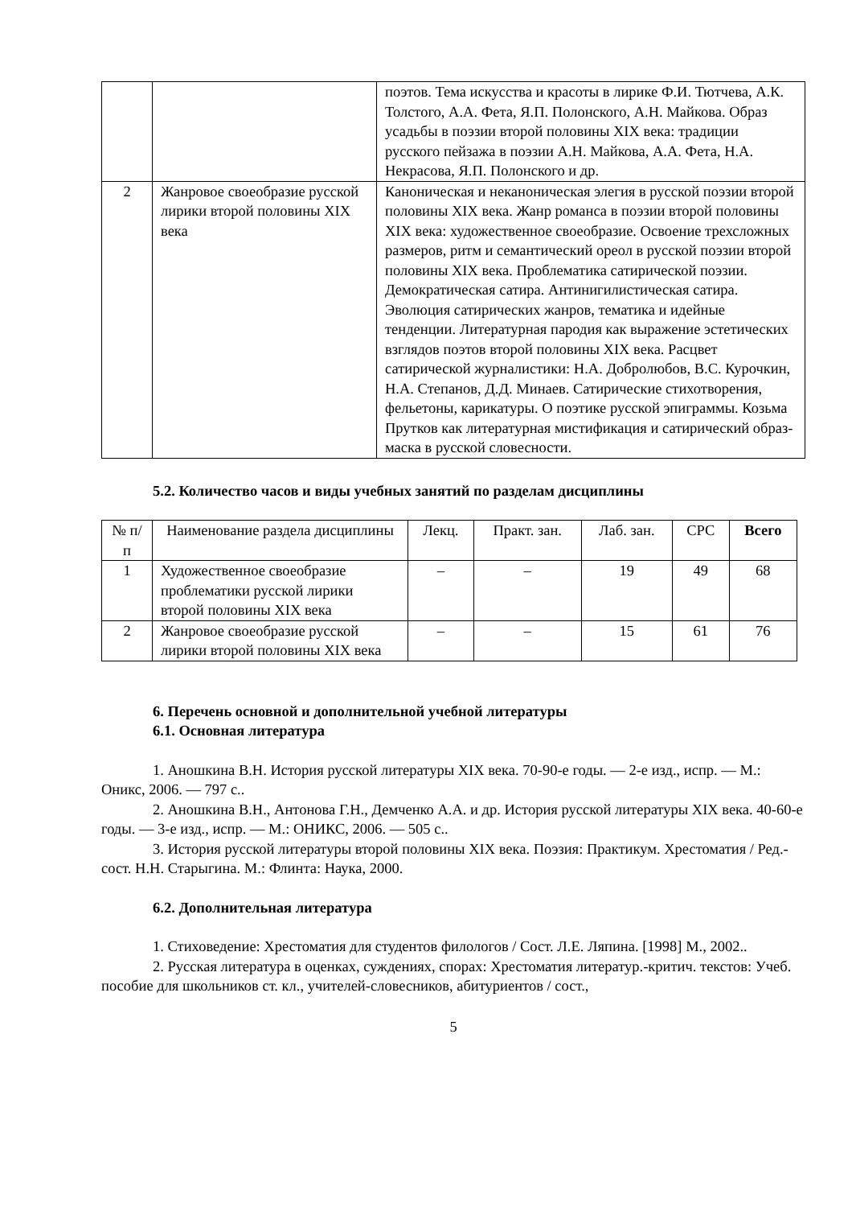| | | поэтов. Тема искусства и красоты в лирике Ф.И. Тютчева, А.К. Толстого, А.А. Фета, Я.П. Полонского, А.Н. Майкова. Образ усадьбы в поэзии второй половины XIX века: традиции русского пейзажа в поэзии А.Н. Майкова, А.А. Фета, Н.А. Некрасова, Я.П. Полонского и др. |
| 2 | Жанровое своеобразие русской лирики второй половины XIX века | Каноническая и неканоническая элегия в русской поэзии второй половины XIX века. Жанр романса в поэзии второй половины XIX века: художественное своеобразие. Освоение трехсложных размеров, ритм и семантический ореол в русской поэзии второй половины XIX века. Проблематика сатирической поэзии. Демократическая сатира. Антинигилистическая сатира. Эволюция сатирических жанров, тематика и идейные тенденции. Литературная пародия как выражение эстетических взглядов поэтов второй половины XIX века. Расцвет сатирической журналистики: Н.А. Добролюбов, В.С. Курочкин, Н.А. Степанов, Д.Д. Минаев. Сатирические стихотворения, фельетоны, карикатуры. О поэтике русской эпиграммы. Козьма Прутков как литературная мистификация и сатирический образ-маска в русской словесности. |
5.2. Количество часов и виды учебных занятий по разделам дисциплины
| № п/п | Наименование раздела дисциплины | Лекц. | Практ. зан. | Лаб. зан. | СРС | Всего |
| --- | --- | --- | --- | --- | --- | --- |
| 1 | Художественное своеобразие проблематики русской лирики второй половины XIX века | – | – | 19 | 49 | 68 |
| 2 | Жанровое своеобразие русской лирики второй половины XIX века | – | – | 15 | 61 | 76 |
6. Перечень основной и дополнительной учебной литературы
6.1. Основная литература
1. Аношкина В.Н. История русской литературы XIX века. 70-90-е годы. — 2-е изд., испр. — М.: Оникс, 2006. — 797 с..
2. Аношкина В.Н., Антонова Г.Н., Демченко А.А. и др. История русской литературы XIX века. 40-60-е годы. — 3-е изд., испр. — М.: ОНИКС, 2006. — 505 с..
3. История русской литературы второй половины XIX века. Поэзия: Практикум. Хрестоматия / Ред.-сост. Н.Н. Старыгина. М.: Флинта: Наука, 2000.
6.2. Дополнительная литература
1. Стиховедение: Хрестоматия для студентов филологов / Сост. Л.Е. Ляпина. [1998] М., 2002..
2. Русская литература в оценках, суждениях, спорах: Хрестоматия литератур.-критич. текстов: Учеб. пособие для школьников ст. кл., учителей-словесников, абитуриентов / сост.,
5